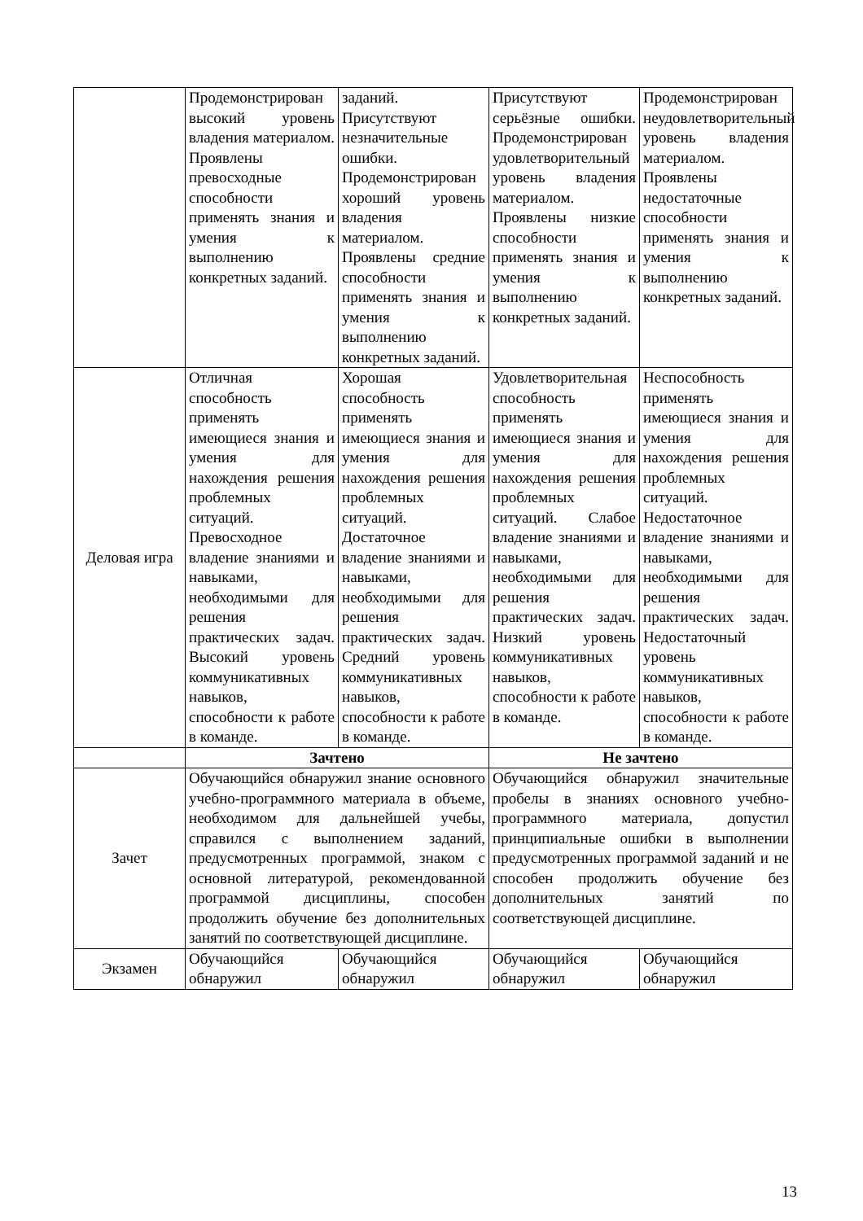| | Продемонстрирован высокий уровень владения материалом. Проявлены превосходные способности применять знания и умения к выполнению конкретных заданий. | заданий. Присутствуют незначительные ошибки. Продемонстрирован хороший уровень владения материалом. Проявлены средние способности применять знания и умения к выполнению конкретных заданий. | Присутствуют серьёзные ошибки. Продемонстрирован удовлетворительный уровень владения материалом. Проявлены низкие способности применять знания и умения к выполнению конкретных заданий. | Продемонстрирован неудовлетворительный уровень владения материалом. Проявлены недостаточные способности применять знания и умения к выполнению конкретных заданий. |
| Деловая игра | Отличная способность применять имеющиеся знания и умения для нахождения решения проблемных ситуаций. Превосходное владение знаниями и навыками, необходимыми для решения практических задач. Высокий уровень коммуникативных навыков, способности к работе в команде. | Хорошая способность применять имеющиеся знания и умения для нахождения решения проблемных ситуаций. Достаточное владение знаниями и навыками, необходимыми для решения практических задач. Средний уровень коммуникативных навыков, способности к работе в команде. | Удовлетворительная способность применять имеющиеся знания и умения для нахождения решения проблемных ситуаций. Слабое владение знаниями и навыками, необходимыми для решения практических задач. Низкий уровень коммуникативных навыков, способности к работе в команде. | Неспособность применять имеющиеся знания и умения для нахождения решения проблемных ситуаций. Недостаточное владение знаниями и навыками, необходимыми для решения практических задач. Недостаточный уровень коммуникативных навыков, способности к работе в команде. |
| | Зачтено | | Не зачтено | |
| Зачет | Обучающийся обнаружил знание основного учебно-программного материала в объеме, необходимом для дальнейшей учебы, справился с выполнением заданий, предусмотренных программой, знаком с основной литературой, рекомендованной программой дисциплины, способен продолжить обучение без дополнительных занятий по соответствующей дисциплине. | | Обучающийся обнаружил значительные пробелы в знаниях основного учебно-программного материала, допустил принципиальные ошибки в выполнении предусмотренных программой заданий и не способен продолжить обучение без дополнительных занятий по соответствующей дисциплине. | |
| Экзамен | Обучающийся обнаружил | Обучающийся обнаружил | Обучающийся обнаружил | Обучающийся обнаружил |
13